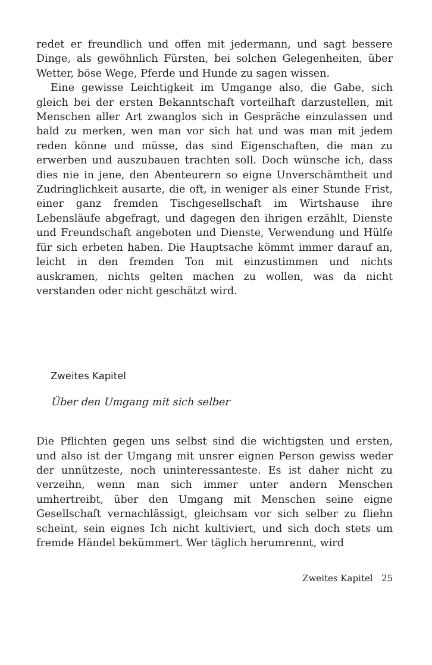redet er freundlich und offen mit jedermann, und sagt bessere Dinge, als gewöhnlich Fürsten, bei solchen Gelegenheiten, über Wetter, böse Wege, Pferde und Hunde zu sagen wissen.
Eine gewisse Leichtigkeit im Umgange also, die Gabe, sich gleich bei der ersten Bekanntschaft vorteilhaft darzustellen, mit Menschen aller Art zwanglos sich in Gespräche einzulassen und bald zu merken, wen man vor sich hat und was man mit jedem reden könne und müsse, das sind Eigenschaften, die man zu erwerben und auszubauen trachten soll. Doch wünsche ich, dass dies nie in jene, den Abenteurern so eigne Unverschämtheit und Zudringlichkeit ausarte, die oft, in weniger als einer Stunde Frist, einer ganz fremden Tischgesellschaft im Wirtshause ihre Lebensläufe abgefragt, und dagegen den ihrigen erzählt, Dienste und Freundschaft angeboten und Dienste, Verwendung und Hülfe für sich erbeten haben. Die Hauptsache kömmt immer darauf an, leicht in den fremden Ton mit einzustimmen und nichts auskramen, nichts gelten machen zu wollen, was da nicht verstanden oder nicht geschätzt wird.
Zweites Kapitel
Über den Umgang mit sich selber
Die Pflichten gegen uns selbst sind die wichtigsten und ersten, und also ist der Umgang mit unsrer eignen Person gewiss weder der unnützeste, noch uninteressanteste. Es ist daher nicht zu verzeihn, wenn man sich immer unter andern Menschen umhertreibt, über den Umgang mit Menschen seine eigne Gesellschaft vernachlässigt, gleichsam vor sich selber zu fliehn scheint, sein eignes Ich nicht kultiviert, und sich doch stets um fremde Händel bekümmert. Wer täglich herumrennt, wird
Zweites Kapitel 25